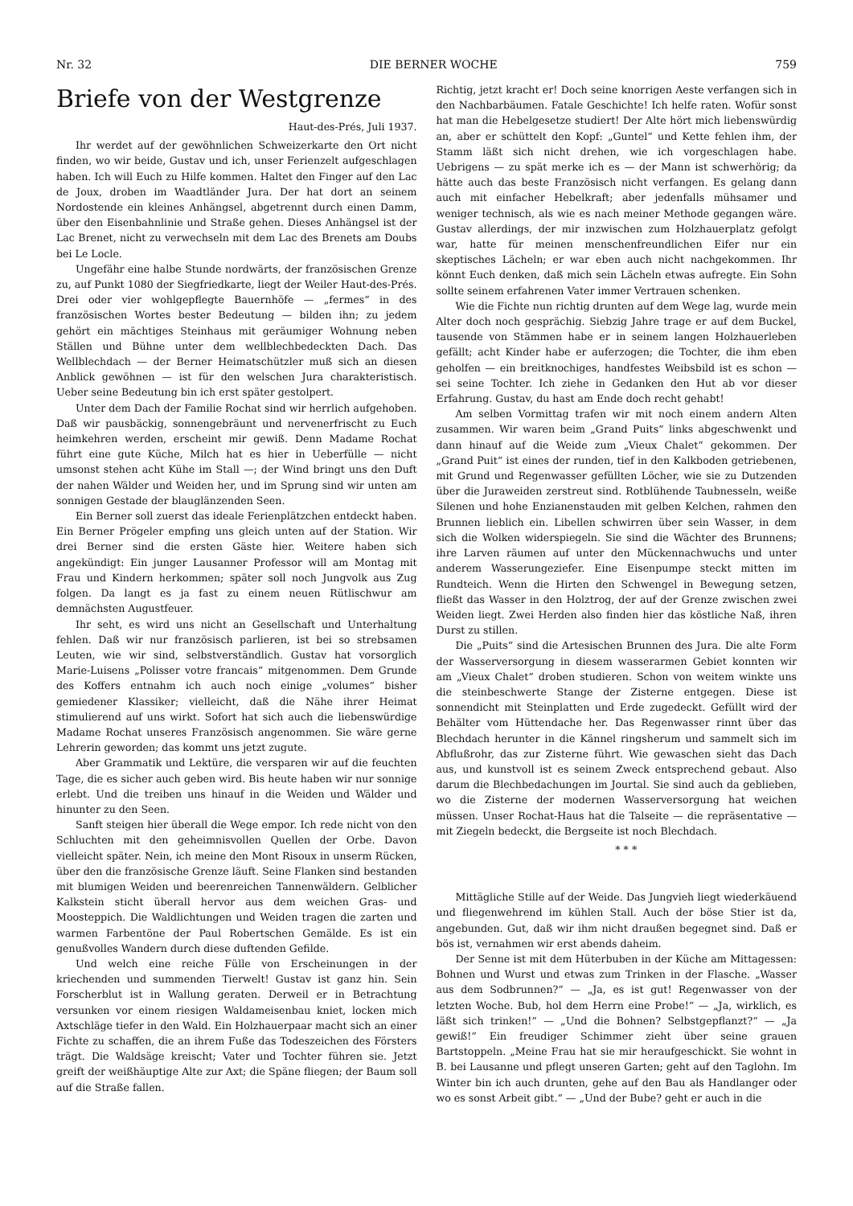Nr. 32 DIE BERNER WOCHE 759
Briefe von der Westgrenze
Haut-des-Prés, Juli 1937.
Ihr werdet auf der gewöhnlichen Schweizerkarte den Ort nicht finden, wo wir beide, Gustav und ich, unser Ferienzelt aufgeschlagen haben. Ich will Euch zu Hilfe kommen. Haltet den Finger auf den Lac de Joux, droben im Waadtländer Jura. Der hat dort an seinem Nordostende ein kleines Anhängsel, abgetrennt durch einen Damm, über den Eisenbahnlinie und Straße gehen. Dieses Anhängsel ist der Lac Brenet, nicht zu verwechseln mit dem Lac des Brenets am Doubs bei Le Locle.
Ungefähr eine halbe Stunde nordwärts, der französischen Grenze zu, auf Punkt 1080 der Siegfriedkarte, liegt der Weiler Haut-des-Prés. Drei oder vier wohlgepflegte Bauernhöfe — „fermes“ in des französischen Wortes bester Bedeutung — bilden ihn; zu jedem gehört ein mächtiges Steinhaus mit geräumiger Wohnung neben Ställen und Bühne unter dem wellblechbedeckten Dach. Das Wellblechdach — der Berner Heimatschützler muß sich an diesen Anblick gewöhnen — ist für den welschen Jura charakteristisch. Ueber seine Bedeutung bin ich erst später gestolpert.
Unter dem Dach der Familie Rochat sind wir herrlich aufgehoben. Daß wir pausbäckig, sonnengebräunt und nervenerfrischt zu Euch heimkehren werden, erscheint mir gewiß. Denn Madame Rochat führt eine gute Küche, Milch hat es hier in Ueberfülle — nicht umsonst stehen acht Kühe im Stall —; der Wind bringt uns den Duft der nahen Wälder und Weiden her, und im Sprung sind wir unten am sonnigen Gestade der blauglänzenden Seen.
Ein Berner soll zuerst das ideale Ferienplätzchen entdeckt haben. Ein Berner Prögeler empfing uns gleich unten auf der Station. Wir drei Berner sind die ersten Gäste hier. Weitere haben sich angekündigt: Ein junger Lausanner Professor will am Montag mit Frau und Kindern herkommen; später soll noch Jungvolk aus Zug folgen. Da langt es ja fast zu einem neuen Rütlischwur am demnächsten Augustfeuer.
Ihr seht, es wird uns nicht an Gesellschaft und Unterhaltung fehlen. Daß wir nur französisch parlieren, ist bei so strebsamen Leuten, wie wir sind, selbstverständlich. Gustav hat vorsorglich Marie-Luisens „Polisser votre francais“ mitgenommen. Dem Grunde des Koffers entnahm ich auch noch einige „volumes“ bisher gemiedener Klassiker; vielleicht, daß die Nähe ihrer Heimat stimulierend auf uns wirkt. Sofort hat sich auch die liebenswürdige Madame Rochat unseres Französisch angenommen. Sie wäre gerne Lehrerin geworden; das kommt uns jetzt zugute.
Aber Grammatik und Lektüre, die versparen wir auf die feuchten Tage, die es sicher auch geben wird. Bis heute haben wir nur sonnige erlebt. Und die treiben uns hinauf in die Weiden und Wälder und hinunter zu den Seen.
Sanft steigen hier überall die Wege empor. Ich rede nicht von den Schluchten mit den geheimnisvollen Quellen der Orbe. Davon vielleicht später. Nein, ich meine den Mont Risoux in unserm Rücken, über den die französische Grenze läuft. Seine Flanken sind bestanden mit blumigen Weiden und beerenreichen Tannenwäldern. Gelblicher Kalkstein sticht überall hervor aus dem weichen Gras- und Moosteppich. Die Waldlichtungen und Weiden tragen die zarten und warmen Farbentöne der Paul Robertschen Gemälde. Es ist ein genußvolles Wandern durch diese duftenden Gefilde.
Und welch eine reiche Fülle von Erscheinungen in der kriechenden und summenden Tierwelt! Gustav ist ganz hin. Sein Forscherblut ist in Wallung geraten. Derweil er in Betrachtung versunken vor einem riesigen Waldameisenbau kniet, locken mich Axtschläge tiefer in den Wald. Ein Holzhauerpaar macht sich an einer Fichte zu schaffen, die an ihrem Fuße das Todeszeichen des Försters trägt. Die Waldsäge kreischt; Vater und Tochter führen sie. Jetzt greift der weißhäuptige Alte zur Axt; die Späne fliegen; der Baum soll auf die Straße fallen.
Richtig, jetzt kracht er! Doch seine knorrigen Aeste verfangen sich in den Nachbarbäumen. Fatale Geschichte! Ich helfe raten. Wofür sonst hat man die Hebelgesetze studiert! Der Alte hört mich liebenswürdig an, aber er schüttelt den Kopf: „Guntel“ und Kette fehlen ihm, der Stamm läßt sich nicht drehen, wie ich vorgeschlagen habe. Uebrigens — zu spät merke ich es — der Mann ist schwerhörig; da hätte auch das beste Französisch nicht verfangen. Es gelang dann auch mit einfacher Hebelkraft; aber jedenfalls mühsamer und weniger technisch, als wie es nach meiner Methode gegangen wäre. Gustav allerdings, der mir inzwischen zum Holzhauerplatz gefolgt war, hatte für meinen menschenfreundlichen Eifer nur ein skeptisches Lächeln; er war eben auch nicht nachgekommen. Ihr könnt Euch denken, daß mich sein Lächeln etwas aufregte. Ein Sohn sollte seinem erfahrenen Vater immer Vertrauen schenken.
Wie die Fichte nun richtig drunten auf dem Wege lag, wurde mein Alter doch noch gesprächig. Siebzig Jahre trage er auf dem Buckel, tausende von Stämmen habe er in seinem langen Holzhauerleben gefällt; acht Kinder habe er auferzogen; die Tochter, die ihm eben geholfen — ein breitknochiges, handfestes Weibsbild ist es schon — sei seine Tochter. Ich ziehe in Gedanken den Hut ab vor dieser Erfahrung. Gustav, du hast am Ende doch recht gehabt!
Am selben Vormittag trafen wir mit noch einem andern Alten zusammen. Wir waren beim „Grand Puits“ links abgeschwenkt und dann hinauf auf die Weide zum „Vieux Chalet“ gekommen. Der „Grand Puit“ ist eines der runden, tief in den Kalkboden getriebenen, mit Grund und Regenwasser gefüllten Löcher, wie sie zu Dutzenden über die Juraweiden zerstreut sind. Rotblühende Taubnesseln, weiße Silenen und hohe Enzianenstauden mit gelben Kelchen, rahmen den Brunnen lieblich ein. Libellen schwirren über sein Wasser, in dem sich die Wolken widerspiegeln. Sie sind die Wächter des Brunnens; ihre Larven räumen auf unter den Mückennachwuchs und unter anderem Wasserungeziefer. Eine Eisenpumpe steckt mitten im Rundteich. Wenn die Hirten den Schwengel in Bewegung setzen, fließt das Wasser in den Holztrog, der auf der Grenze zwischen zwei Weiden liegt. Zwei Herden also finden hier das köstliche Naß, ihren Durst zu stillen.
Die „Puits“ sind die Artesischen Brunnen des Jura. Die alte Form der Wasserversorgung in diesem wasserarmen Gebiet konnten wir am „Vieux Chalet“ droben studieren. Schon von weitem winkte uns die steinbeschwerte Stange der Zisterne entgegen. Diese ist sonnendicht mit Steinplatten und Erde zugedeckt. Gefüllt wird der Behälter vom Hüttendache her. Das Regenwasser rinnt über das Blechdach herunter in die Kännel ringsherum und sammelt sich im Abflußrohr, das zur Zisterne führt. Wie gewaschen sieht das Dach aus, und kunstvoll ist es seinem Zweck entsprechend gebaut. Also darum die Blechbedachungen im Jourtal. Sie sind auch da geblieben, wo die Zisterne der modernen Wasserversorgung hat weichen müssen. Unser Rochat-Haus hat die Talseite — die repräsentative — mit Ziegeln bedeckt, die Bergseite ist noch Blechdach.
* * *
Mittägliche Stille auf der Weide. Das Jungvieh liegt wiederkäuend und fliegenwehrend im kühlen Stall. Auch der böse Stier ist da, angebunden. Gut, daß wir ihm nicht draußen begegnet sind. Daß er bös ist, vernahmen wir erst abends daheim.
Der Senne ist mit dem Hüterbuben in der Küche am Mittagessen: Bohnen und Wurst und etwas zum Trinken in der Flasche. „Wasser aus dem Sodbrunnen?“ — „Ja, es ist gut! Regenwasser von der letzten Woche. Bub, hol dem Herrn eine Probe!“ — „Ja, wirklich, es läßt sich trinken!“ — „Und die Bohnen? Selbstgepflanzt?“ — „Ja gewiß!“ Ein freudiger Schimmer zieht über seine grauen Bartstoppeln. „Meine Frau hat sie mir heraufgeschickt. Sie wohnt in B. bei Lausanne und pflegt unseren Garten; geht auf den Taglohn. Im Winter bin ich auch drunten, gehe auf den Bau als Handlanger oder wo es sonst Arbeit gibt.“ — „Und der Bube? geht er auch in die